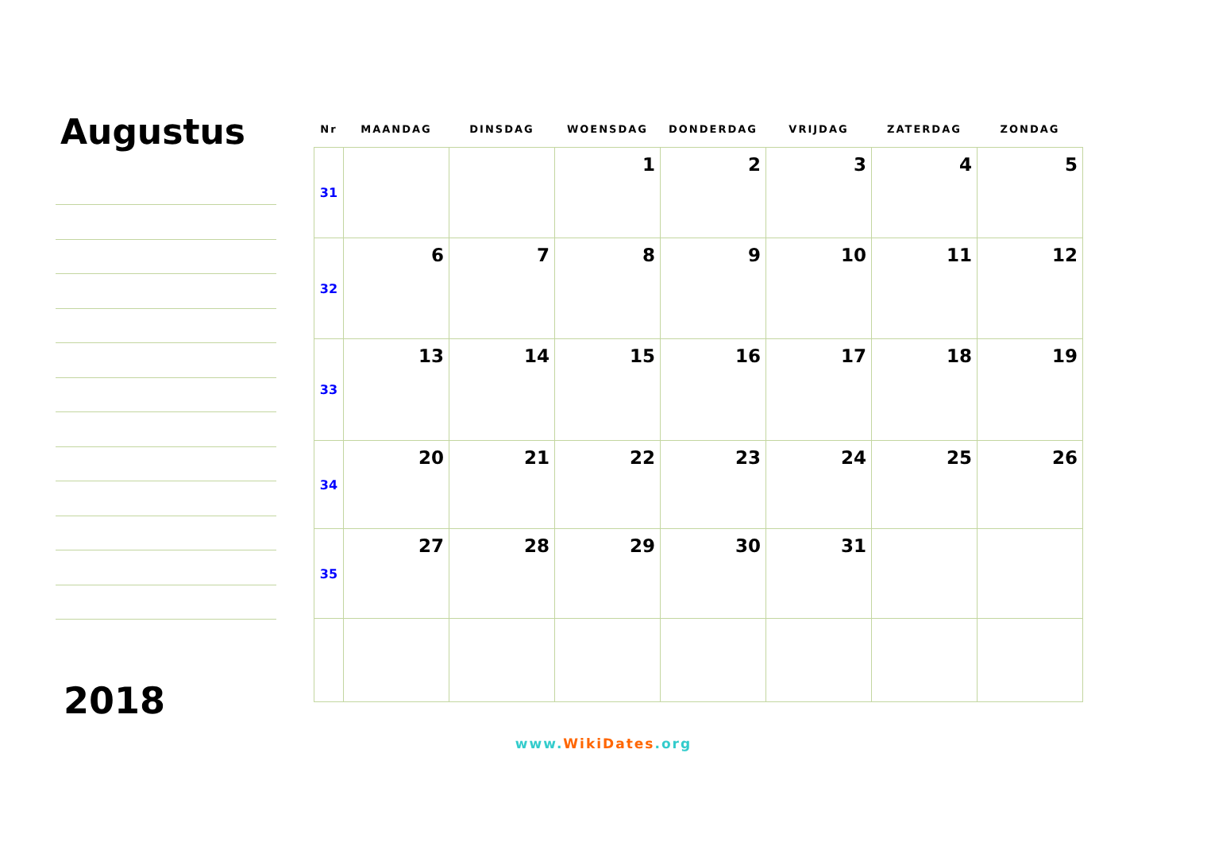Augustus
2018
| Nr | MAANDAG | DINSDAG | WOENSDAG | DONDERDAG | VRIJDAG | ZATERDAG | ZONDAG |
| --- | --- | --- | --- | --- | --- | --- | --- |
| 31 | | | 1 | 2 | 3 | 4 | 5 |
| 32 | 6 | 7 | 8 | 9 | 10 | 11 | 12 |
| 33 | 13 | 14 | 15 | 16 | 17 | 18 | 19 |
| 34 | 20 | 21 | 22 | 23 | 24 | 25 | 26 |
| 35 | 27 | 28 | 29 | 30 | 31 | | |
www.WikiDates.org